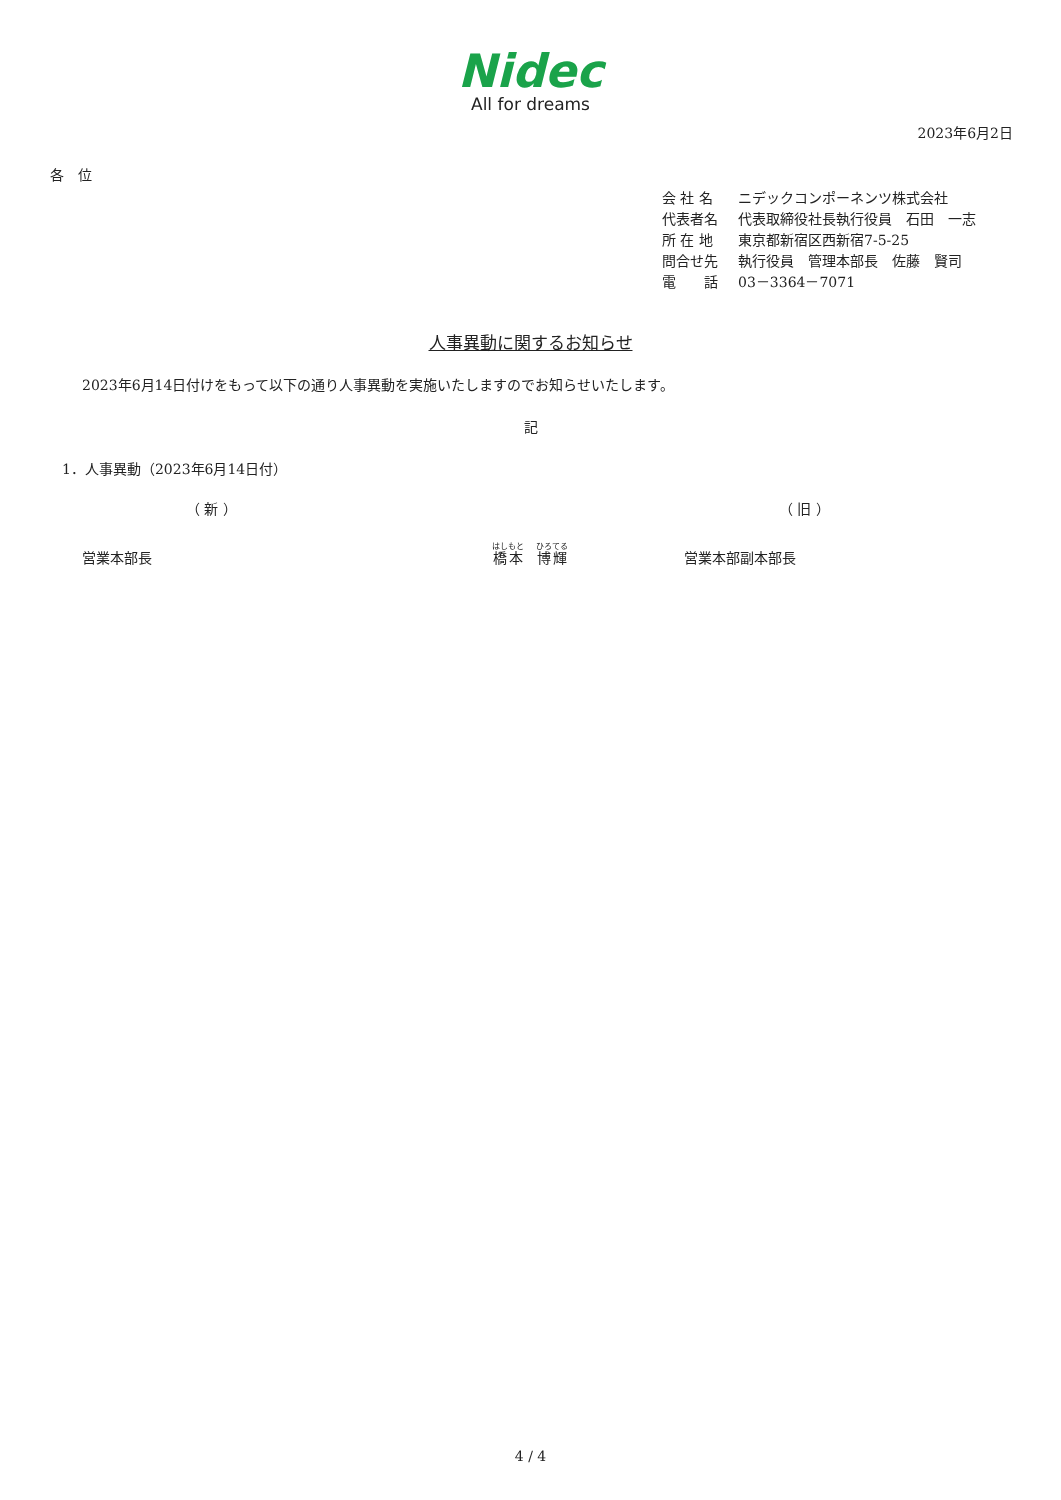Nidec
All for dreams
2023年6月2日
各　位
会 社 名 ニデックコンポーネンツ株式会社
代表者名 代表取締役社長執行役員　石田　一志
所 在 地 東京都新宿区西新宿7-5-25
問合せ先 執行役員　管理本部長　佐藤　賢司
電　　話 03－3364－7071
人事異動に関するお知らせ
2023年6月14日付けをもって以下の通り人事異動を実施いたしますのでお知らせいたします。
記
1．人事異動（2023年6月14日付）
（ 新 ） （ 旧 ）
営業本部長
橋本　博輝
営業本部副本部長
4 / 4